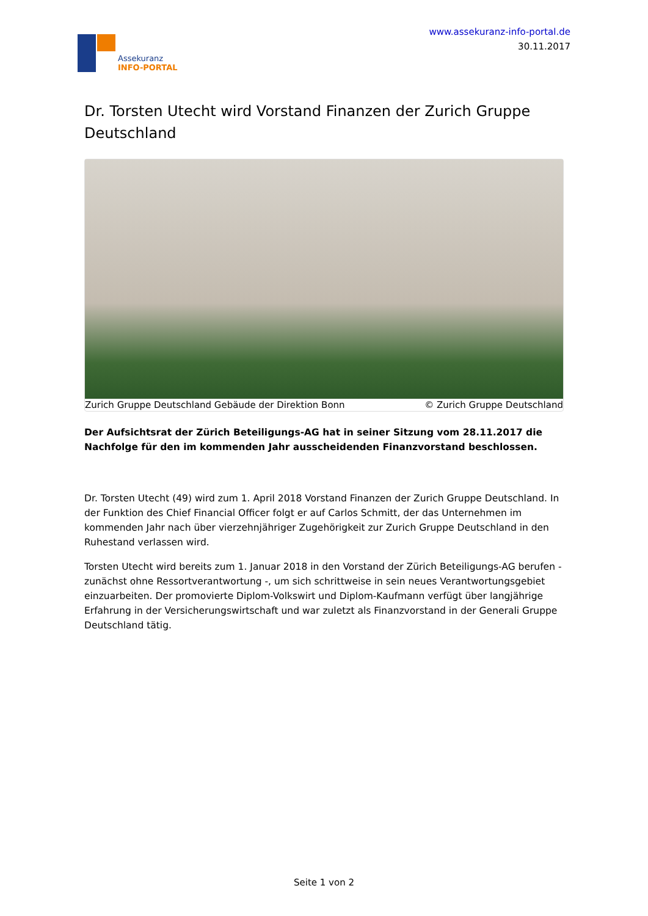Assekuranz
INFO-PORTAL
www.assekuranz-info-portal.de
30.11.2017
Dr. Torsten Utecht wird Vorstand Finanzen der Zurich Gruppe Deutschland
Zurich Gruppe Deutschland Gebäude der Direktion Bonn © Zurich Gruppe Deutschland
Der Aufsichtsrat der Zürich Beteiligungs-AG hat in seiner Sitzung vom 28.11.2017 die Nachfolge für den im kommenden Jahr ausscheidenden Finanzvorstand beschlossen.
Dr. Torsten Utecht (49) wird zum 1. April 2018 Vorstand Finanzen der Zurich Gruppe Deutschland. In der Funktion des Chief Financial Officer folgt er auf Carlos Schmitt, der das Unternehmen im kommenden Jahr nach über vierzehnjähriger Zugehörigkeit zur Zurich Gruppe Deutschland in den Ruhestand verlassen wird.
Torsten Utecht wird bereits zum 1. Januar 2018 in den Vorstand der Zürich Beteiligungs-AG berufen - zunächst ohne Ressortverantwortung -, um sich schrittweise in sein neues Verantwortungsgebiet einzuarbeiten. Der promovierte Diplom-Volkswirt und Diplom-Kaufmann verfügt über langjährige Erfahrung in der Versicherungswirtschaft und war zuletzt als Finanzvorstand in der Generali Gruppe Deutschland tätig.
Seite 1 von 2